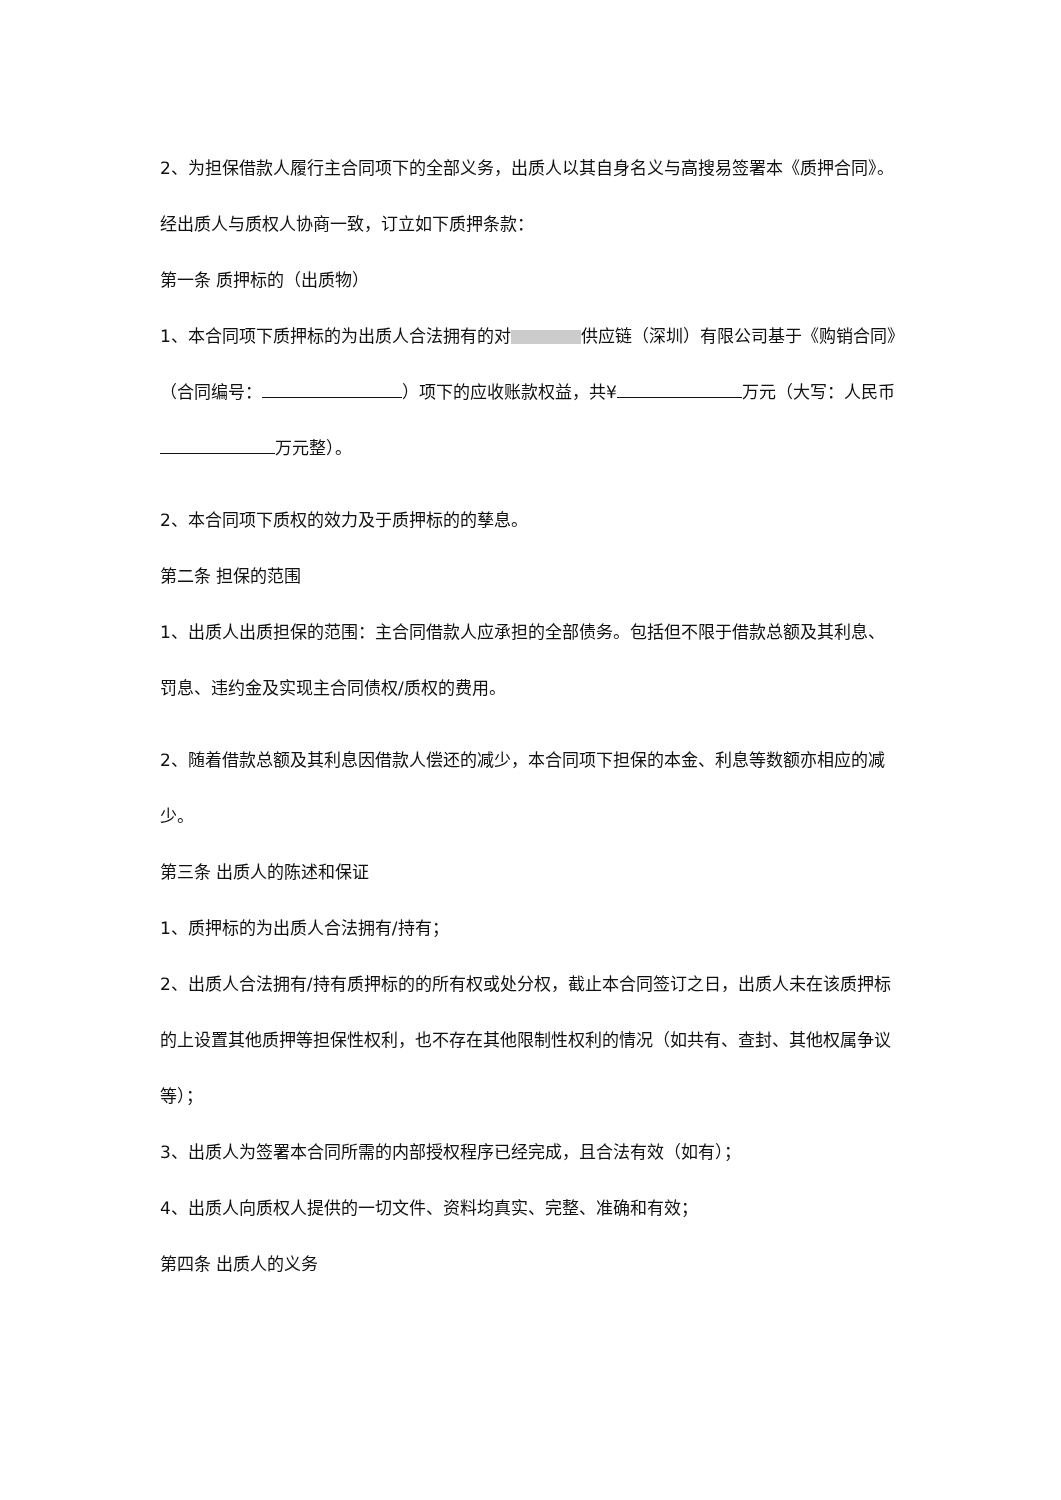2、为担保借款人履行主合同项下的全部义务，出质人以其自身名义与高搜易签署本《质押合同》。
经出质人与质权人协商一致，订立如下质押条款：
第一条 质押标的（出质物）
1、本合同项下质押标的为出质人合法拥有的对 供应链（深圳）有限公司基于《购销合同》（合同编号： ）项下的应收账款权益，共¥ 万元（大写：人民币 万元整）。
2、本合同项下质权的效力及于质押标的的孳息。
第二条 担保的范围
1、出质人出质担保的范围：主合同借款人应承担的全部债务。包括但不限于借款总额及其利息、罚息、违约金及实现主合同债权/质权的费用。
2、随着借款总额及其利息因借款人偿还的减少，本合同项下担保的本金、利息等数额亦相应的减少。
第三条 出质人的陈述和保证
1、质押标的为出质人合法拥有/持有；
2、出质人合法拥有/持有质押标的的所有权或处分权，截止本合同签订之日，出质人未在该质押标的上设置其他质押等担保性权利，也不存在其他限制性权利的情况（如共有、查封、其他权属争议等）；
3、出质人为签署本合同所需的内部授权程序已经完成，且合法有效（如有）；
4、出质人向质权人提供的一切文件、资料均真实、完整、准确和有效；
第四条 出质人的义务